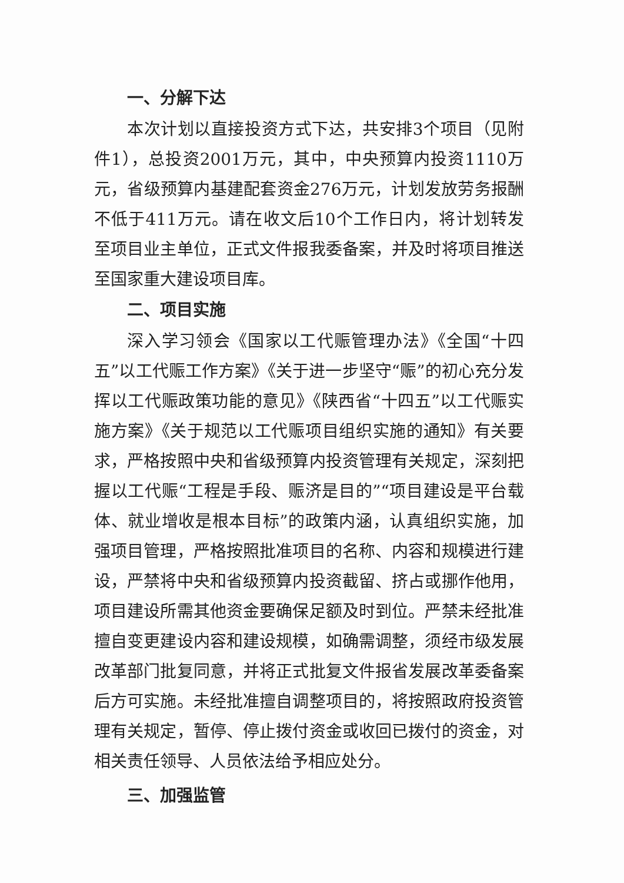一、分解下达
本次计划以直接投资方式下达，共安排3个项目（见附件1），总投资2001万元，其中，中央预算内投资1110万元，省级预算内基建配套资金276万元，计划发放劳务报酬不低于411万元。请在收文后10个工作日内，将计划转发至项目业主单位，正式文件报我委备案，并及时将项目推送至国家重大建设项目库。
二、项目实施
深入学习领会《国家以工代赈管理办法》《全国“十四五”以工代赈工作方案》《关于进一步坚守“赈”的初心充分发挥以工代赈政策功能的意见》《陕西省“十四五”以工代赈实施方案》《关于规范以工代赈项目组织实施的通知》有关要求，严格按照中央和省级预算内投资管理有关规定，深刻把握以工代赈“工程是手段、赈济是目的”“项目建设是平台载体、就业增收是根本目标”的政策内涵，认真组织实施，加强项目管理，严格按照批准项目的名称、内容和规模进行建设，严禁将中央和省级预算内投资截留、挤占或挪作他用，项目建设所需其他资金要确保足额及时到位。严禁未经批准擅自变更建设内容和建设规模，如确需调整，须经市级发展改革部门批复同意，并将正式批复文件报省发展改革委备案后方可实施。未经批准擅自调整项目的，将按照政府投资管理有关规定，暂停、停止拨付资金或收回已拨付的资金，对相关责任领导、人员依法给予相应处分。
三、加强监管